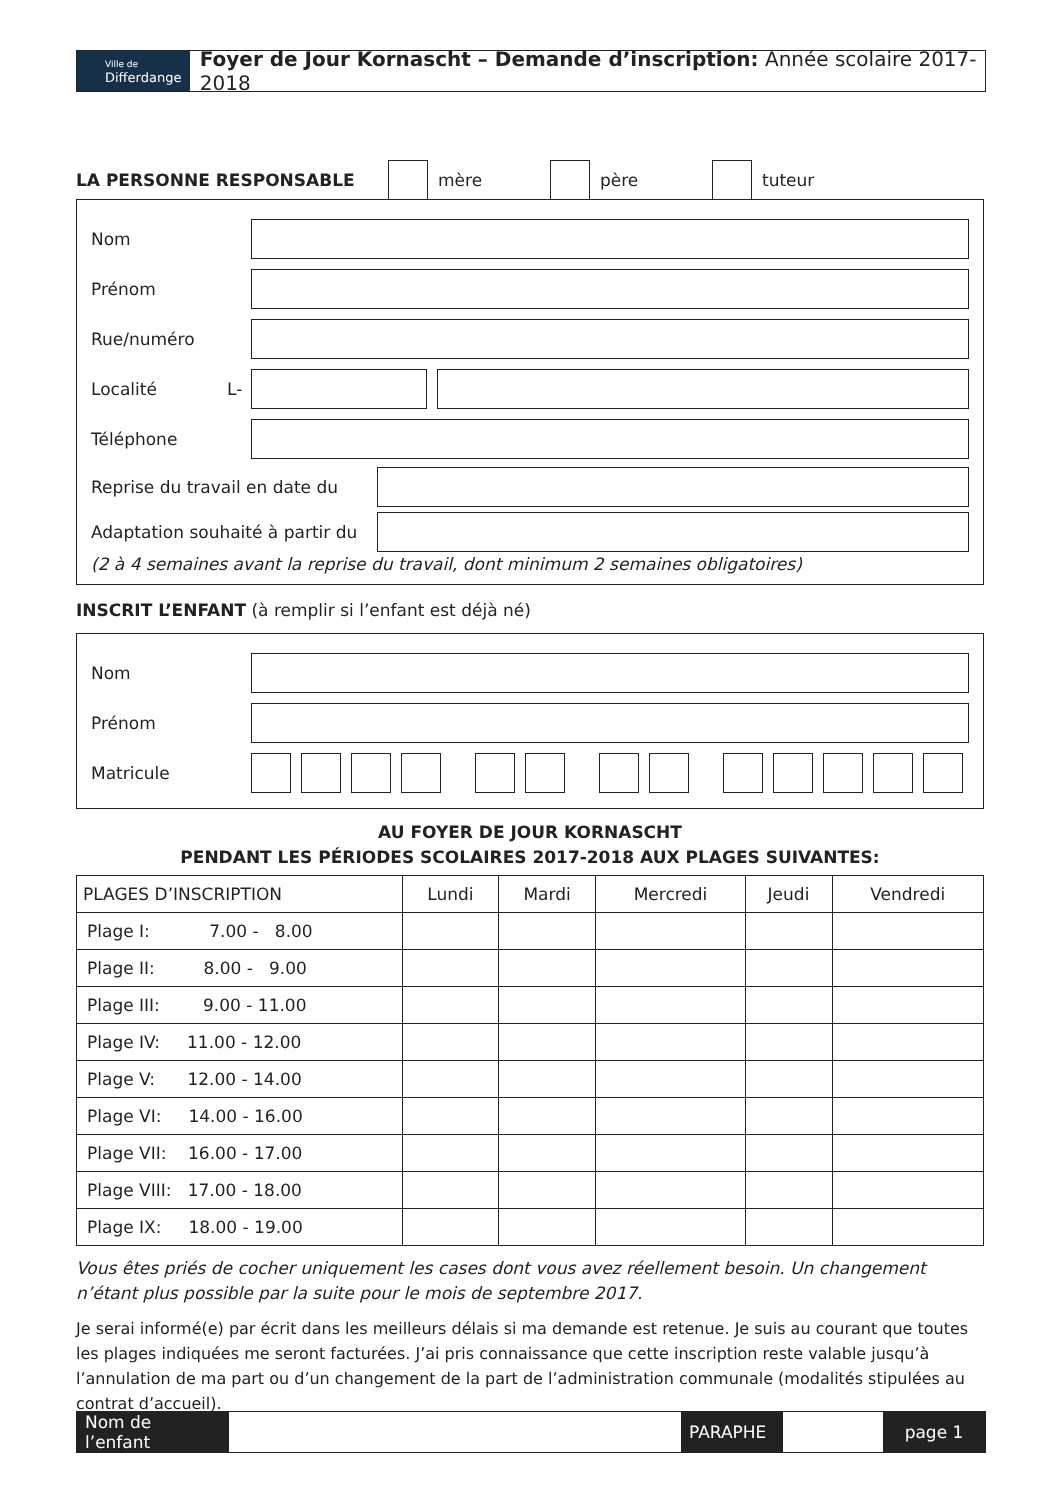Ville de
Differdange
Foyer de Jour Kornascht – Demande d’inscription: Année scolaire 2017- 2018
LA PERSONNE RESPONSABLE mère père tuteur
Nom
Prénom
Rue/numéro
Localité L-
Téléphone
Reprise du travail en date du
Adaptation souhaité à partir du
(2 à 4 semaines avant la reprise du travail, dont minimum 2 semaines obligatoires)
INSCRIT L’ENFANT (à remplir si l’enfant est déjà né)
Nom
Prénom
Matricule
AU FOYER DE JOUR KORNASCHT
PENDANT LES PÉRIODES SCOLAIRES 2017-2018 AUX PLAGES SUIVANTES:
| PLAGES D’INSCRIPTION | Lundi | Mardi | Mercredi | Jeudi | Vendredi |
| --- | --- | --- | --- | --- | --- |
| Plage I: 7.00 - 8.00 | | | | | |
| Plage II: 8.00 - 9.00 | | | | | |
| Plage III: 9.00 - 11.00 | | | | | |
| Plage IV: 11.00 - 12.00 | | | | | |
| Plage V: 12.00 - 14.00 | | | | | |
| Plage VI: 14.00 - 16.00 | | | | | |
| Plage VII: 16.00 - 17.00 | | | | | |
| Plage VIII: 17.00 - 18.00 | | | | | |
| Plage IX: 18.00 - 19.00 | | | | | |
Vous êtes priés de cocher uniquement les cases dont vous avez réellement besoin. Un changement n’étant plus possible par la suite pour le mois de septembre 2017.
Je serai informé(e) par écrit dans les meilleurs délais si ma demande est retenue. Je suis au courant que toutes les plages indiquées me seront facturées. J’ai pris connaissance que cette inscription reste valable jusqu’à l’annulation de ma part ou d’un changement de la part de l’administration communale (modalités stipulées au contrat d’accueil).
Nom de l’enfant
PARAPHE page 1